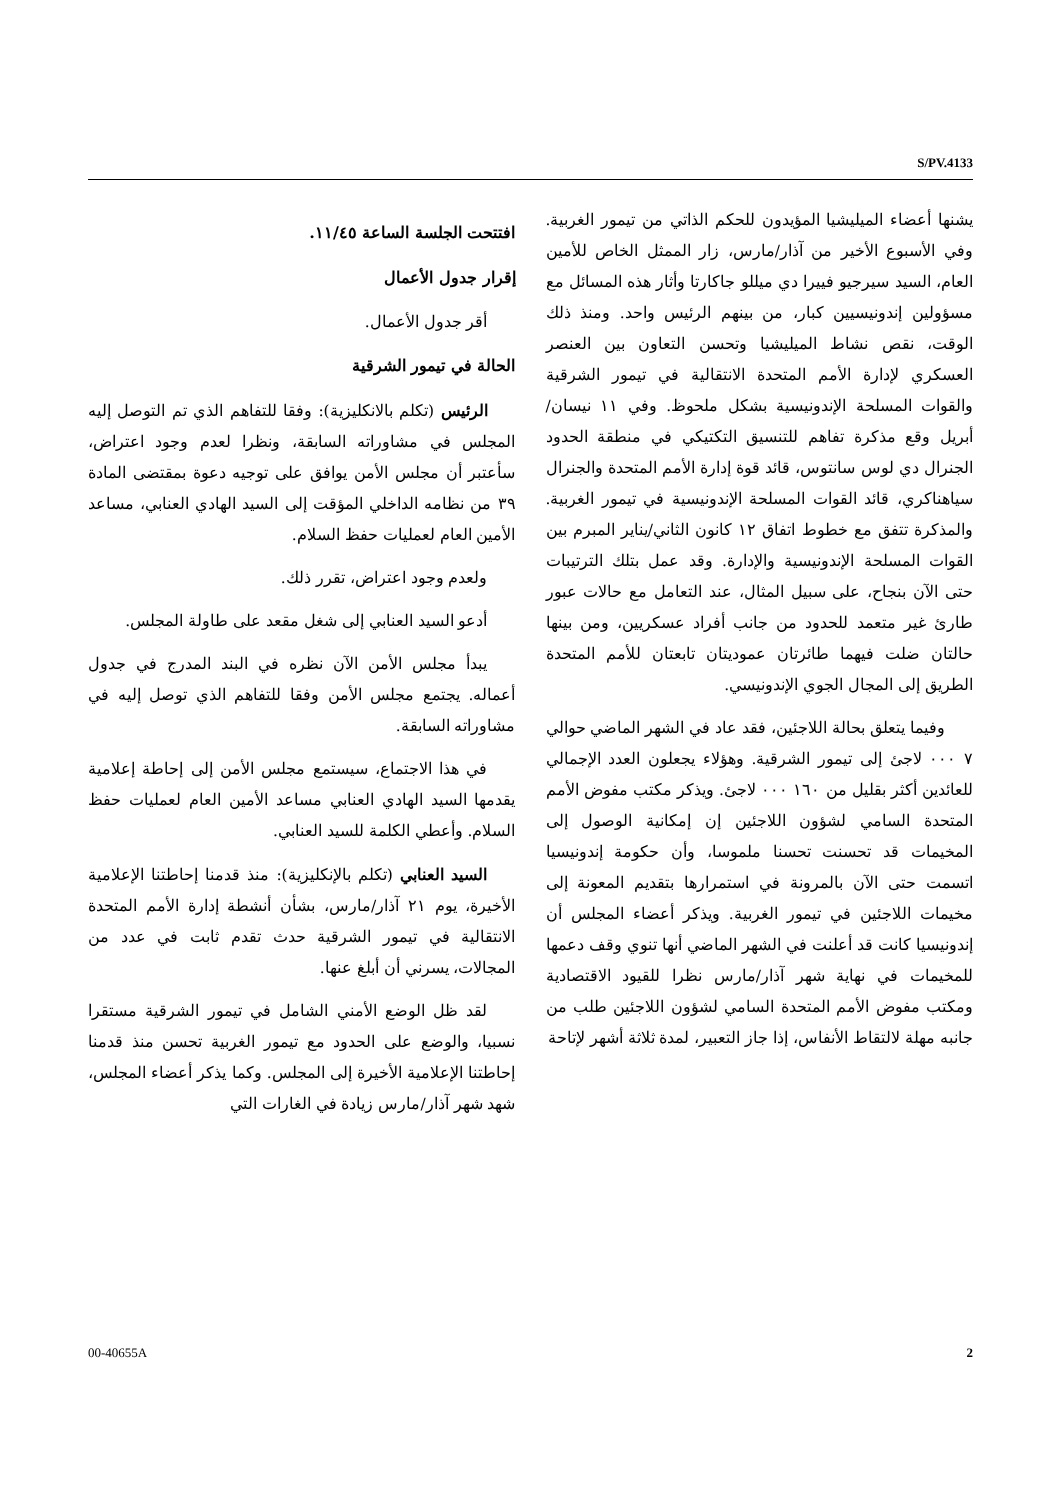S/PV.4133
افتتحت الجلسة الساعة ١١/٤٥.
إقرار جدول الأعمال
أقر جدول الأعمال.
الحالة في تيمور الشرقية
الرئيس (تكلم بالانكليزية): وفقا للتفاهم الذي تم التوصل إليه المجلس في مشاوراته السابقة، ونظرا لعدم وجود اعتراض، سأعتبر أن مجلس الأمن يوافق على توجيه دعوة بمقتضى المادة ٣٩ من نظامه الداخلي المؤقت إلى السيد الهادي العنابي، مساعد الأمين العام لعمليات حفظ السلام.
ولعدم وجود اعتراض، تقرر ذلك.
أدعو السيد العنابي إلى شغل مقعد على طاولة المجلس.
يبدأ مجلس الأمن الآن نظره في البند المدرج في جدول أعماله. يجتمع مجلس الأمن وفقا للتفاهم الذي توصل إليه في مشاوراته السابقة.
في هذا الاجتماع، سيستمع مجلس الأمن إلى إحاطة إعلامية يقدمها السيد الهادي العنابي مساعد الأمين العام لعمليات حفظ السلام. وأعطي الكلمة للسيد العنابي.
السيد العنابي (تكلم بالإنكليزية): منذ قدمنا إحاطتنا الإعلامية الأخيرة، يوم ٢١ آذار/مارس، بشأن أنشطة إدارة الأمم المتحدة الانتقالية في تيمور الشرقية حدث تقدم ثابت في عدد من المجالات، يسرني أن أبلغ عنها.
لقد ظل الوضع الأمني الشامل في تيمور الشرقية مستقرا نسبيا، والوضع على الحدود مع تيمور الغربية تحسن منذ قدمنا إحاطتنا الإعلامية الأخيرة إلى المجلس. وكما يذكر أعضاء المجلس، شهد شهر آذار/مارس زيادة في الغارات التي
يشنها أعضاء الميليشيا المؤيدون للحكم الذاتي من تيمور الغربية. وفي الأسبوع الأخير من آذار/مارس، زار الممثل الخاص للأمين العام، السيد سيرجيو فييرا دي ميللو جاكارتا وأثار هذه المسائل مع مسؤولين إندونيسيين كبار، من بينهم الرئيس واحد. ومنذ ذلك الوقت، نقص نشاط الميليشيا وتحسن التعاون بين العنصر العسكري لإدارة الأمم المتحدة الانتقالية في تيمور الشرقية والقوات المسلحة الإندونيسية بشكل ملحوظ. وفي ١١ نيسان/أبريل وقع مذكرة تفاهم للتنسيق التكتيكي في منطقة الحدود الجنرال دي لوس سانتوس، قائد قوة إدارة الأمم المتحدة والجنرال سياهناكري، قائد القوات المسلحة الإندونيسية في تيمور الغربية. والمذكرة تتفق مع خطوط اتفاق ١٢ كانون الثاني/يناير المبرم بين القوات المسلحة الإندونيسية والإدارة. وقد عمل بتلك الترتيبات حتى الآن بنجاح، على سبيل المثال، عند التعامل مع حالات عبور طارئ غير متعمد للحدود من جانب أفراد عسكريين، ومن بينها حالتان ضلت فيهما طائرتان عموديتان تابعتان للأمم المتحدة الطريق إلى المجال الجوي الإندونيسي.
وفيما يتعلق بحالة اللاجئين، فقد عاد في الشهر الماضي حوالي ٧ ٠٠٠ لاجئ إلى تيمور الشرقية. وهؤلاء يجعلون العدد الإجمالي للعائدين أكثر بقليل من ١٦٠ ٠٠٠ لاجئ. ويذكر مكتب مفوض الأمم المتحدة السامي لشؤون اللاجئين إن إمكانية الوصول إلى المخيمات قد تحسنت تحسنا ملموسا، وأن حكومة إندونيسيا اتسمت حتى الآن بالمرونة في استمرارها بتقديم المعونة إلى مخيمات اللاجئين في تيمور الغربية. ويذكر أعضاء المجلس أن إندونيسيا كانت قد أعلنت في الشهر الماضي أنها تنوي وقف دعمها للمخيمات في نهاية شهر آذار/مارس نظرا للقيود الاقتصادية ومكتب مفوض الأمم المتحدة السامي لشؤون اللاجئين طلب من جانبه مهلة لالتقاط الأنفاس، إذا جاز التعبير، لمدة ثلاثة أشهر لإتاحة
00-40655A 2